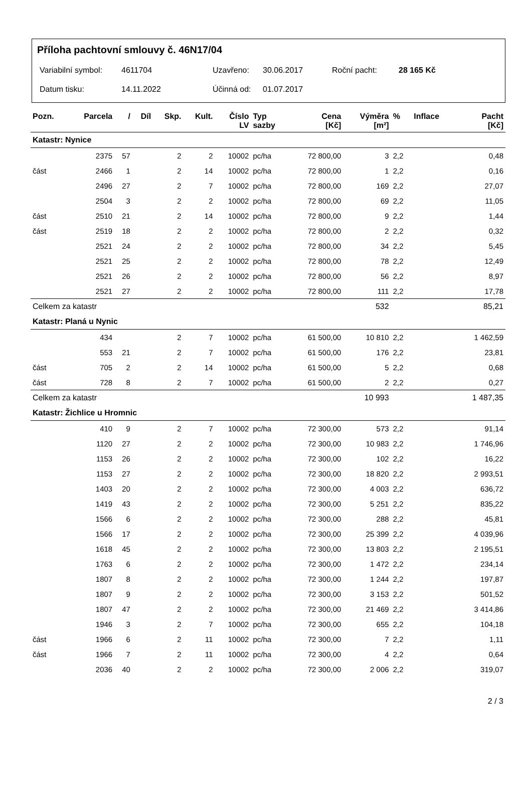Příloha pachtovní smlouvy č. 46N17/04
Variabilní symbol: 4611704 Uzavřeno: 30.06.2017 Roční pacht: 28 165 Kč
Datum tisku: 14.11.2022 Účinná od: 01.07.2017
| Pozn. | Parcela | / | Díl | Skp. | Kult. | Číslo LV | Typ sazby | Cena [Kč] | Výměra [m²] | % | Inflace | Pacht [Kč] |
| --- | --- | --- | --- | --- | --- | --- | --- | --- | --- | --- | --- | --- |
| Katastr: Nynice | | | | | | | | | | | | |
| | 2375 | 57 | | 2 | 2 | 10002 | pc/ha | 72 800,00 | 3 | 2,2 | | 0,48 |
| část | 2466 | 1 | | 2 | 14 | 10002 | pc/ha | 72 800,00 | 1 | 2,2 | | 0,16 |
| | 2496 | 27 | | 2 | 7 | 10002 | pc/ha | 72 800,00 | 169 | 2,2 | | 27,07 |
| | 2504 | 3 | | 2 | 2 | 10002 | pc/ha | 72 800,00 | 69 | 2,2 | | 11,05 |
| část | 2510 | 21 | | 2 | 14 | 10002 | pc/ha | 72 800,00 | 9 | 2,2 | | 1,44 |
| část | 2519 | 18 | | 2 | 2 | 10002 | pc/ha | 72 800,00 | 2 | 2,2 | | 0,32 |
| | 2521 | 24 | | 2 | 2 | 10002 | pc/ha | 72 800,00 | 34 | 2,2 | | 5,45 |
| | 2521 | 25 | | 2 | 2 | 10002 | pc/ha | 72 800,00 | 78 | 2,2 | | 12,49 |
| | 2521 | 26 | | 2 | 2 | 10002 | pc/ha | 72 800,00 | 56 | 2,2 | | 8,97 |
| | 2521 | 27 | | 2 | 2 | 10002 | pc/ha | 72 800,00 | 111 | 2,2 | | 17,78 |
| Celkem za katastr | | | | | | | | | 532 | | | 85,21 |
| Katastr: Planá u Nynic | | | | | | | | | | | | |
| | 434 | | | 2 | 7 | 10002 | pc/ha | 61 500,00 | 10 810 | 2,2 | | 1 462,59 |
| | 553 | 21 | | 2 | 7 | 10002 | pc/ha | 61 500,00 | 176 | 2,2 | | 23,81 |
| část | 705 | 2 | | 2 | 14 | 10002 | pc/ha | 61 500,00 | 5 | 2,2 | | 0,68 |
| část | 728 | 8 | | 2 | 7 | 10002 | pc/ha | 61 500,00 | 2 | 2,2 | | 0,27 |
| Celkem za katastr | | | | | | | | | 10 993 | | | 1 487,35 |
| Katastr: Žichlice u Hromnic | | | | | | | | | | | | |
| | 410 | 9 | | 2 | 7 | 10002 | pc/ha | 72 300,00 | 573 | 2,2 | | 91,14 |
| | 1120 | 27 | | 2 | 2 | 10002 | pc/ha | 72 300,00 | 10 983 | 2,2 | | 1 746,96 |
| | 1153 | 26 | | 2 | 2 | 10002 | pc/ha | 72 300,00 | 102 | 2,2 | | 16,22 |
| | 1153 | 27 | | 2 | 2 | 10002 | pc/ha | 72 300,00 | 18 820 | 2,2 | | 2 993,51 |
| | 1403 | 20 | | 2 | 2 | 10002 | pc/ha | 72 300,00 | 4 003 | 2,2 | | 636,72 |
| | 1419 | 43 | | 2 | 2 | 10002 | pc/ha | 72 300,00 | 5 251 | 2,2 | | 835,22 |
| | 1566 | 6 | | 2 | 2 | 10002 | pc/ha | 72 300,00 | 288 | 2,2 | | 45,81 |
| | 1566 | 17 | | 2 | 2 | 10002 | pc/ha | 72 300,00 | 25 399 | 2,2 | | 4 039,96 |
| | 1618 | 45 | | 2 | 2 | 10002 | pc/ha | 72 300,00 | 13 803 | 2,2 | | 2 195,51 |
| | 1763 | 6 | | 2 | 2 | 10002 | pc/ha | 72 300,00 | 1 472 | 2,2 | | 234,14 |
| | 1807 | 8 | | 2 | 2 | 10002 | pc/ha | 72 300,00 | 1 244 | 2,2 | | 197,87 |
| | 1807 | 9 | | 2 | 2 | 10002 | pc/ha | 72 300,00 | 3 153 | 2,2 | | 501,52 |
| | 1807 | 47 | | 2 | 2 | 10002 | pc/ha | 72 300,00 | 21 469 | 2,2 | | 3 414,86 |
| | 1946 | 3 | | 2 | 7 | 10002 | pc/ha | 72 300,00 | 655 | 2,2 | | 104,18 |
| část | 1966 | 6 | | 2 | 11 | 10002 | pc/ha | 72 300,00 | 7 | 2,2 | | 1,11 |
| část | 1966 | 7 | | 2 | 11 | 10002 | pc/ha | 72 300,00 | 4 | 2,2 | | 0,64 |
| | 2036 | 40 | | 2 | 2 | 10002 | pc/ha | 72 300,00 | 2 006 | 2,2 | | 319,07 |
2 / 3